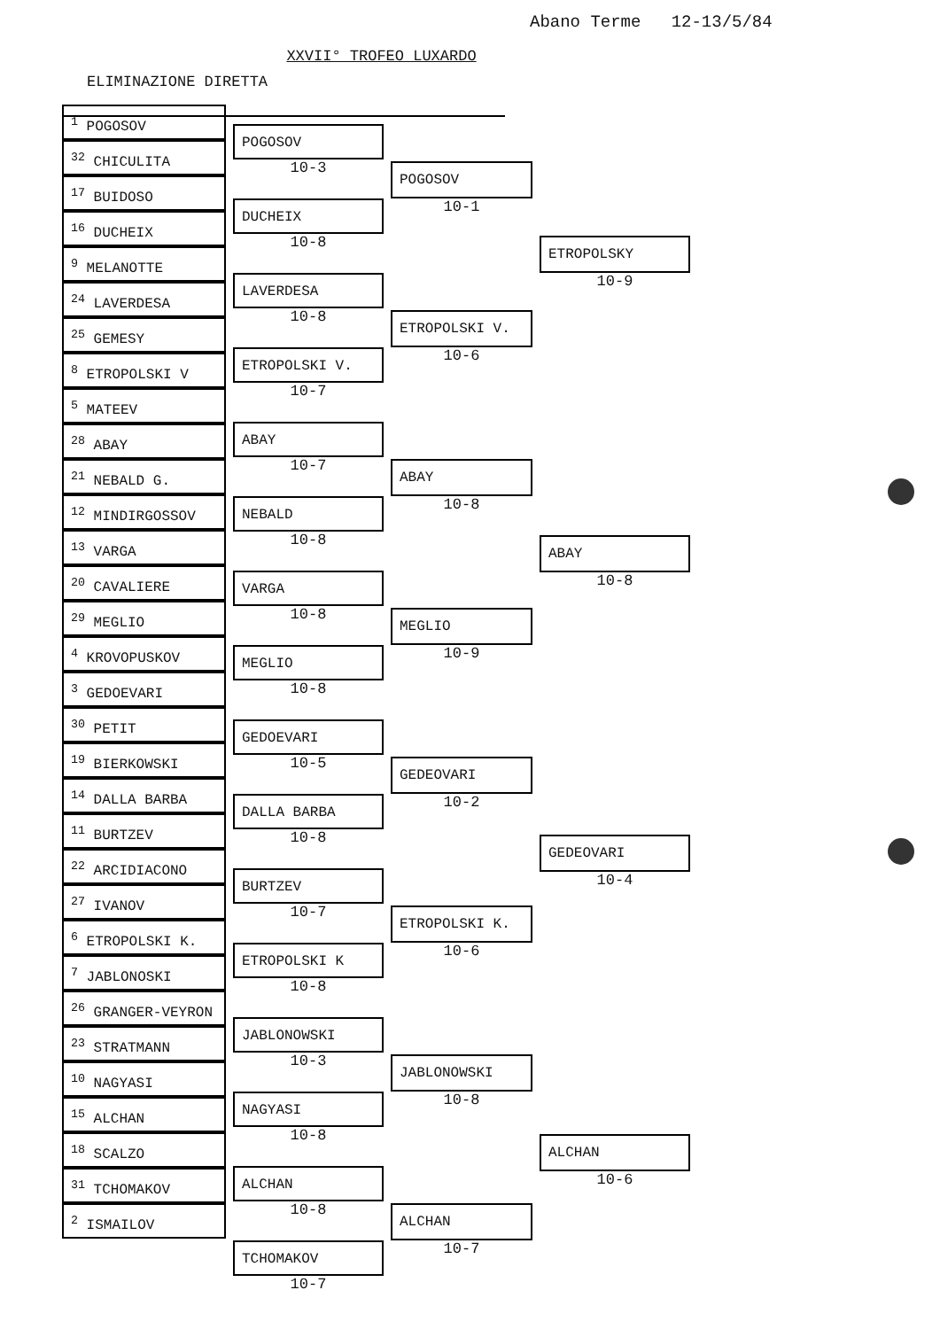Abano Terme 12-13/5/84
XXVII° TROFEO LUXARDO
ELIMINAZIONE DIRETTA
<sup>1</sup> POGOSOV
<sup>32</sup> CHICULITA
<sup>17</sup> BUIDOSO
<sup>16</sup> DUCHEIX
<sup>9</sup> MELANOTTE
<sup>24</sup> LAVERDESA
<sup>25</sup> GEMESY
<sup>8</sup> ETROPOLSKI V
<sup>5</sup> MATEEV
<sup>28</sup> ABAY
<sup>21</sup> NEBALD G.
<sup>12</sup> MINDIRGOSSOV
<sup>13</sup> VARGA
<sup>20</sup> CAVALIERE
<sup>29</sup> MEGLIO
<sup>4</sup> KROVOPUSKOV
<sup>3</sup> GEDOEVARI
<sup>30</sup> PETIT
<sup>19</sup> BIERKOWSKI
<sup>14</sup> DALLA BARBA
<sup>11</sup> BURTZEV
<sup>22</sup> ARCIDIACONO
<sup>27</sup> IVANOV
<sup>6</sup> ETROPOLSKI K.
<sup>7</sup> JABLONOSKI
<sup>26</sup> GRANGER-VEYRON
<sup>23</sup> STRATMANN
<sup>10</sup> NAGYASI
<sup>15</sup> ALCHAN
<sup>18</sup> SCALZO
<sup>31</sup> TCHOMAKOV
<sup>2</sup> ISMAILOV
POGOSOV
10-3
DUCHEIX
10-8
LAVERDESA
10-8
ETROPOLSKI V.
10-7
ABAY
10-7
NEBALD
10-8
VARGA
10-8
MEGLIO
10-8
GEDOEVARI
10-5
DALLA BARBA
10-8
BURTZEV
10-7
ETROPOLSKI K
10-8
JABLONOWSKI
10-3
NAGYASI
10-8
ALCHAN
10-8
TCHOMAKOV
10-7
POGOSOV
10-1
ETROPOLSKI V.
10-6
ABAY
10-8
MEGLIO
10-9
GEDEOVARI
10-2
ETROPOLSKI K.
10-6
JABLONOWSKI
10-8
ALCHAN
10-7
ETROPOLSKY
10-9
ABAY
10-8
GEDEOVARI
10-4
ALCHAN
10-6